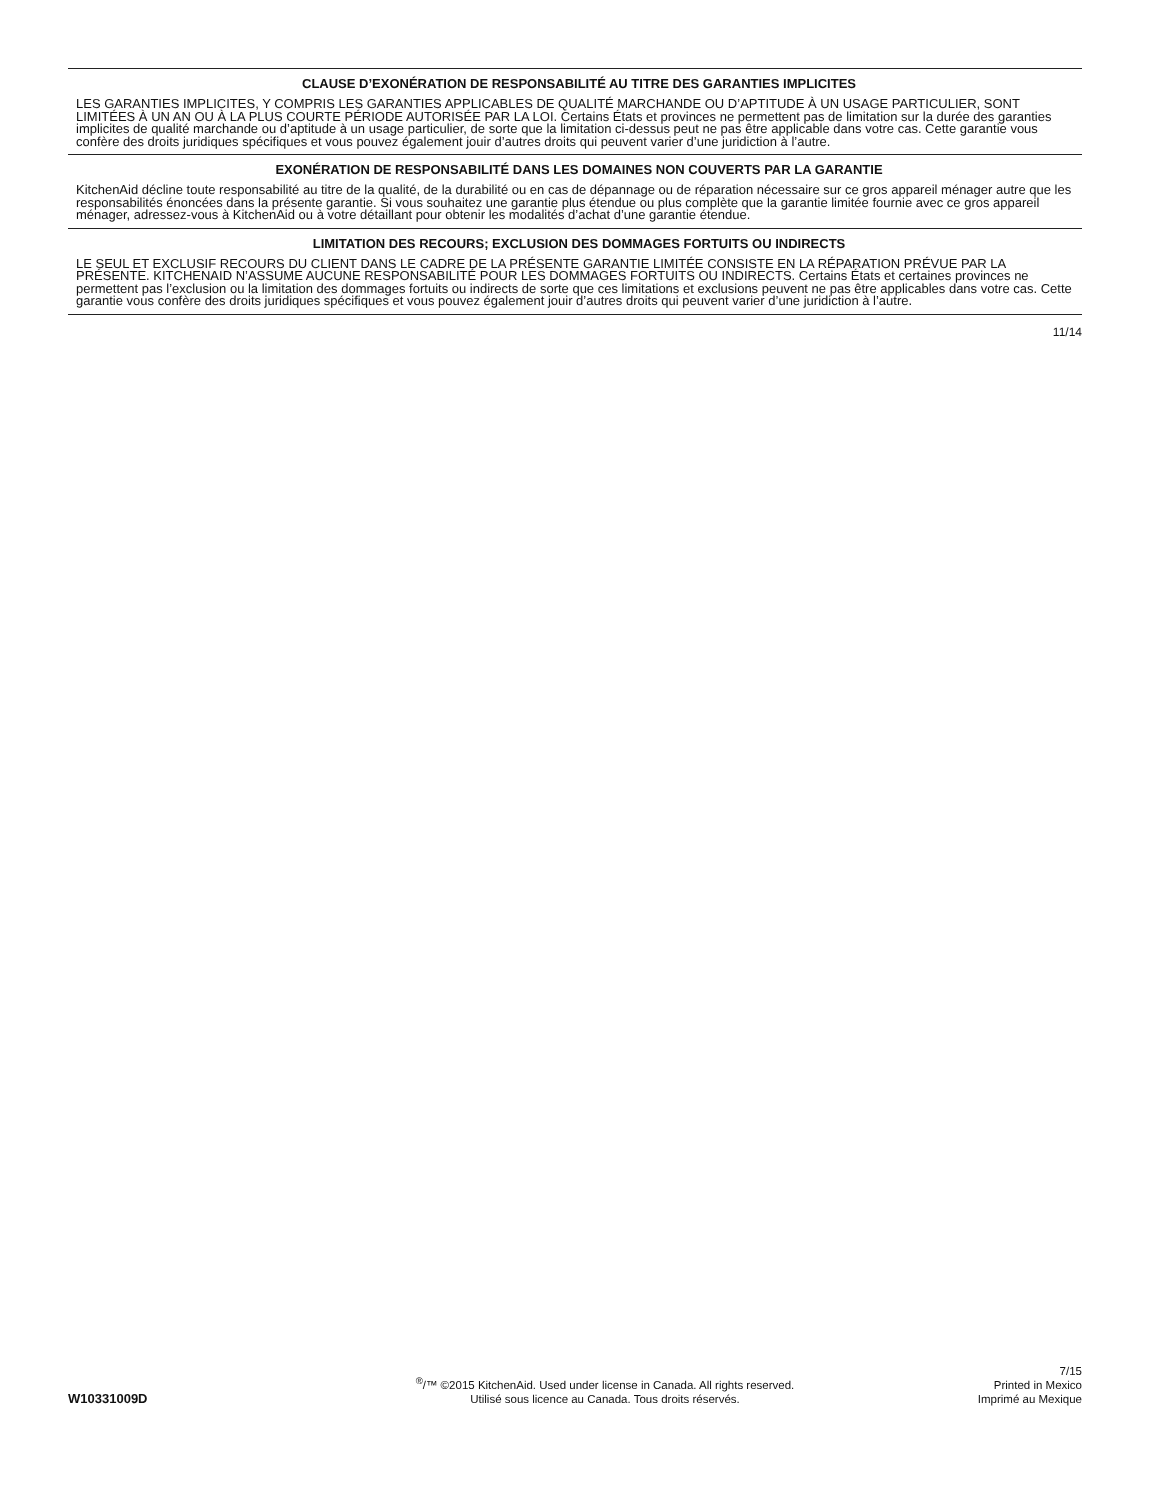CLAUSE D’EXONÉRATION DE RESPONSABILITÉ AU TITRE DES GARANTIES IMPLICITES
LES GARANTIES IMPLICITES, Y COMPRIS LES GARANTIES APPLICABLES DE QUALITÉ MARCHANDE OU D’APTITUDE À UN USAGE PARTICULIER, SONT LIMITÉES À UN AN OU À LA PLUS COURTE PÉRIODE AUTORISÉE PAR LA LOI. Certains États et provinces ne permettent pas de limitation sur la durée des garanties implicites de qualité marchande ou d’aptitude à un usage particulier, de sorte que la limitation ci-dessus peut ne pas être applicable dans votre cas. Cette garantie vous confère des droits juridiques spécifiques et vous pouvez également jouir d’autres droits qui peuvent varier d’une juridiction à l’autre.
EXONÉRATION DE RESPONSABILITÉ DANS LES DOMAINES NON COUVERTS PAR LA GARANTIE
KitchenAid décline toute responsabilité au titre de la qualité, de la durabilité ou en cas de dépannage ou de réparation nécessaire sur ce gros appareil ménager autre que les responsabilités énoncées dans la présente garantie. Si vous souhaitez une garantie plus étendue ou plus complète que la garantie limitée fournie avec ce gros appareil ménager, adressez-vous à KitchenAid ou à votre détaillant pour obtenir les modalités d’achat d’une garantie étendue.
LIMITATION DES RECOURS; EXCLUSION DES DOMMAGES FORTUITS OU INDIRECTS
LE SEUL ET EXCLUSIF RECOURS DU CLIENT DANS LE CADRE DE LA PRÉSENTE GARANTIE LIMITÉE CONSISTE EN LA RÉPARATION PRÉVUE PAR LA PRÉSENTE. KITCHENAID N’ASSUME AUCUNE RESPONSABILITÉ POUR LES DOMMAGES FORTUITS OU INDIRECTS. Certains États et certaines provinces ne permettent pas l’exclusion ou la limitation des dommages fortuits ou indirects de sorte que ces limitations et exclusions peuvent ne pas être applicables dans votre cas. Cette garantie vous confère des droits juridiques spécifiques et vous pouvez également jouir d’autres droits qui peuvent varier d’une juridiction à l’autre.
11/14
W10331009D
<sup>®</sup>/™ ©2015 KitchenAid. Used under license in Canada. All rights reserved.
Utilisé sous licence au Canada. Tous droits réservés.
7/15
Printed in Mexico
Imprimé au Mexique